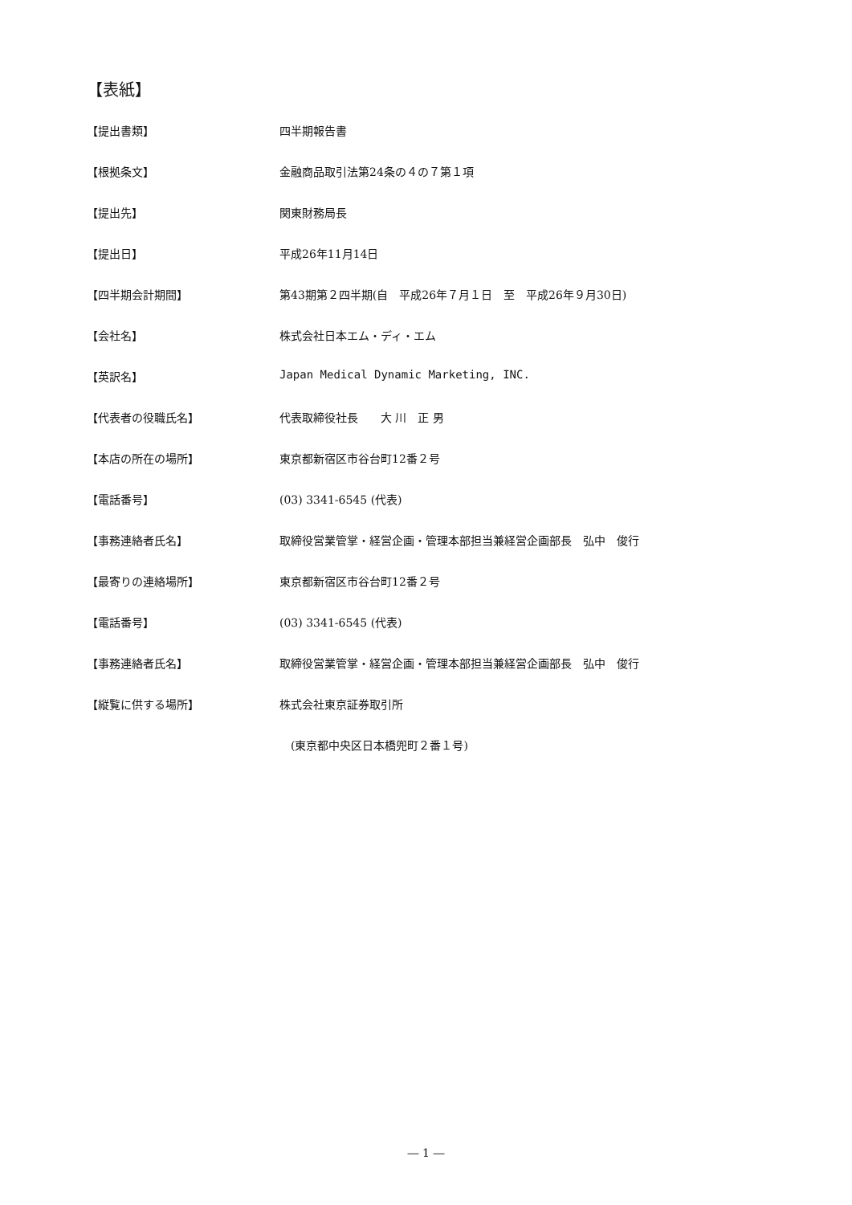【表紙】
【提出書類】 四半期報告書
【根拠条文】 金融商品取引法第24条の４の７第１項
【提出先】 関東財務局長
【提出日】 平成26年11月14日
【四半期会計期間】 第43期第２四半期(自　平成26年７月１日　至　平成26年９月30日)
【会社名】 株式会社日本エム・ディ・エム
【英訳名】 Japan Medical Dynamic Marketing, INC.
【代表者の役職氏名】 代表取締役社長　　大 川　正 男
【本店の所在の場所】 東京都新宿区市谷台町12番２号
【電話番号】 (03) 3341-6545 (代表)
【事務連絡者氏名】 取締役営業管掌・経営企画・管理本部担当兼経営企画部長　弘中　俊行
【最寄りの連絡場所】 東京都新宿区市谷台町12番２号
【電話番号】 (03) 3341-6545 (代表)
【事務連絡者氏名】 取締役営業管掌・経営企画・管理本部担当兼経営企画部長　弘中　俊行
【縦覧に供する場所】 株式会社東京証券取引所
　(東京都中央区日本橋兜町２番１号)
― 1 ―